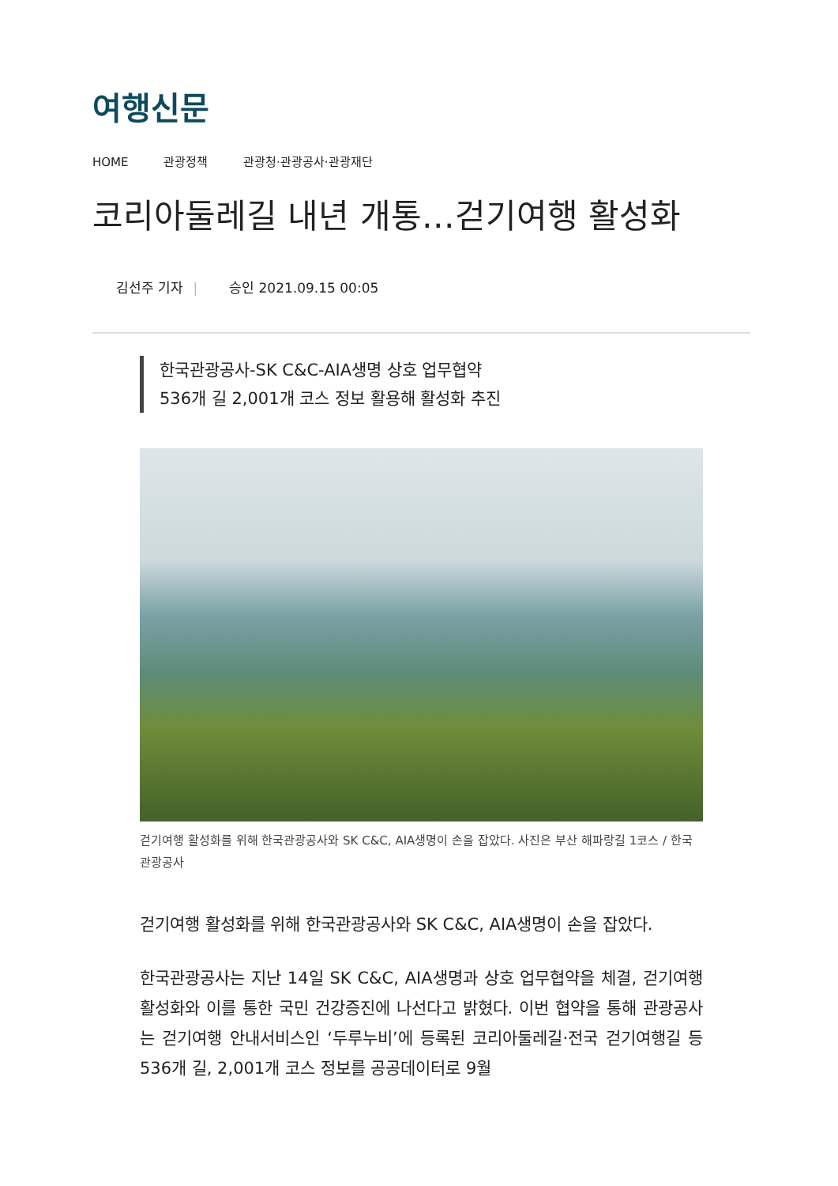여행신문
HOME 관광정책 관광청·관광공사·관광재단
코리아둘레길 내년 개통…걷기여행 활성화
김선주 기자 | 승인 2021.09.15 00:05
한국관광공사-SK C&C-AIA생명 상호 업무협약
536개 길 2,001개 코스 정보 활용해 활성화 추진
걷기여행 활성화를 위해 한국관광공사와 SK C&C, AIA생명이 손을 잡았다. 사진은 부산 해파랑길 1코스 / 한국관광공사
걷기여행 활성화를 위해 한국관광공사와 SK C&C, AIA생명이 손을 잡았다.
한국관광공사는 지난 14일 SK C&C, AIA생명과 상호 업무협약을 체결, 걷기여행 활성화와 이를 통한 국민 건강증진에 나선다고 밝혔다. 이번 협약을 통해 관광공사는 걷기여행 안내서비스인 ‘두루누비’에 등록된 코리아둘레길·전국 걷기여행길 등 536개 길, 2,001개 코스 정보를 공공데이터로 9월